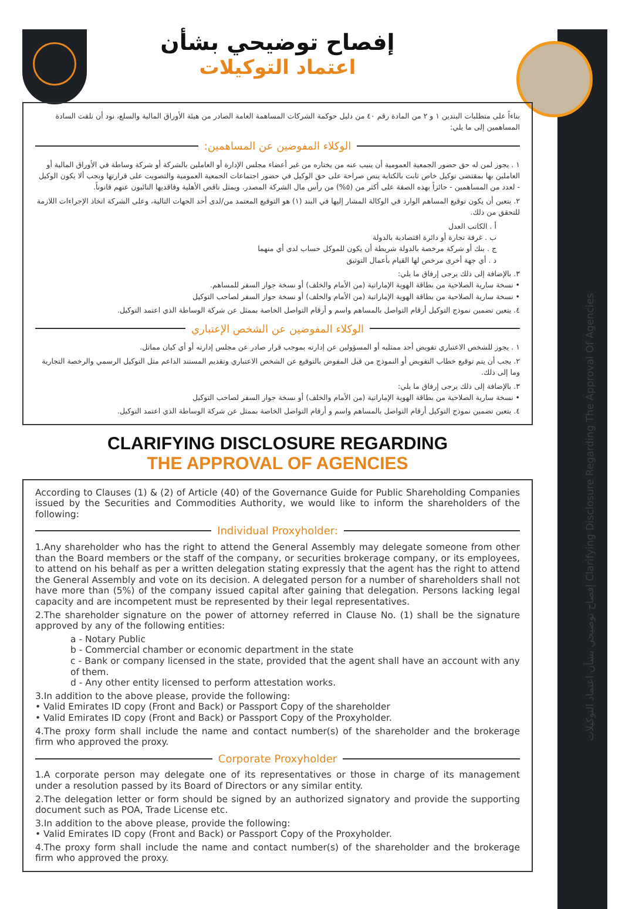إفصاح توضيحي بشأن اعتماد التوكيلات Clarifying Disclosure Regarding The Approval Of Agencies
إفصاح توضيحي بشأن
اعتماد التوكيلات
بناءاً على متطلبات البندين ١ و ٢ من المادة رقم ٤٠ من دليل حوكمة الشركات المساهمة العامة الصادر من هيئة الأوراق المالية والسلع، نود أن نلفت السادة المساهمين إلى ما يلي:
الوكلاء المفوضين عن المساهمين:
١ . يجوز لمن له حق حضور الجمعية العمومية أن ينيب عنه من يختاره من غير أعضاء مجلس الإدارة أو العاملين بالشركة أو شركة وساطة في الأوراق المالية أو العاملين بها بمقتضى توكيل خاص ثابت بالكتابة ينص صراحة على حق الوكيل في حضور اجتماعات الجمعية العمومية والتصويت على قرارتها ويجب ألا يكون الوكيل - لعدد من المساهمين - حائزاً بهذه الصفة على أكثر من (٥%) من رأس مال الشركة المصدر. ويمثل ناقص الأهلية وفاقديها النائبون عنهم قانوناً.
٢. يتعين أن يكون توقيع المساهم الوارد في الوكالة المشار إليها في البند (١) هو التوقيع المعتمد من/لدى أحد الجهات التالية، وعلى الشركة اتخاذ الإجراءات اللازمة للتحقق من ذلك.
أ . الكاتب العدل
ب . غرفة تجارة أو دائرة اقتصادية بالدولة
ج . بنك أو شركة مرخصة بالدولة شريطة أن يكون للموكل حساب لدى أي منهما
د . أي جهة أخرى مرخص لها القيام بأعمال التوثيق
٣. بالإضافة إلى ذلك يرجى إرفاق ما يلي:
• نسخة سارية الصلاحية من بطاقة الهوية الإماراتية (من الأمام والخلف) أو نسخة جواز السفر للمساهم.
• نسخة سارية الصلاحية من بطاقة الهوية الإماراتية (من الأمام والخلف) أو نسخة جواز السفر لصاحب التوكيل
٤. يتعين تضمين نموذج التوكيل أرقام التواصل بالمساهم واسم و أرقام التواصل الخاصة بممثل عن شركة الوساطة الذي اعتمد التوكيل.
الوكلاء المفوضين عن الشخص الإعتباري
١ . يجوز للشخص الاعتباري تفويض أحد ممثليه أو المسؤولين عن إدارته بموجب قرار صادر عن مجلس إدارته أو أي كيان مماثل.
٢. يجب أن يتم توقيع خطاب التفويض أو النموذج من قبل المفوض بالتوقيع عن الشخص الاعتباري وتقديم المستند الداعم مثل التوكيل الرسمي والرخصة التجارية وما إلى ذلك.
٣. بالإضافة إلى ذلك يرجى إرفاق ما يلي:
• نسخة سارية الصلاحية من بطاقة الهوية الإماراتية (من الأمام والخلف) أو نسخة جواز السفر لصاحب التوكيل
٤. يتعين تضمين نموذج التوكيل أرقام التواصل بالمساهم واسم و أرقام التواصل الخاصة بممثل عن شركة الوساطة الذي اعتمد التوكيل.
CLARIFYING DISCLOSURE REGARDING
THE APPROVAL OF AGENCIES
According to Clauses (1) & (2) of Article (40) of the Governance Guide for Public Shareholding Companies issued by the Securities and Commodities Authority, we would like to inform the shareholders of the following:
Individual Proxyholder:
1.Any shareholder who has the right to attend the General Assembly may delegate someone from other than the Board members or the staff of the company, or securities brokerage company, or its employees, to attend on his behalf as per a written delegation stating expressly that the agent has the right to attend the General Assembly and vote on its decision. A delegated person for a number of shareholders shall not have more than (5%) of the company issued capital after gaining that delegation. Persons lacking legal capacity and are incompetent must be represented by their legal representatives.
2.The shareholder signature on the power of attorney referred in Clause No. (1) shall be the signature approved by any of the following entities:
a - Notary Public
b - Commercial chamber or economic department in the state
c - Bank or company licensed in the state, provided that the agent shall have an account with any of them.
d - Any other entity licensed to perform attestation works.
3.In addition to the above please, provide the following:
• Valid Emirates ID copy (Front and Back) or Passport Copy of the shareholder
• Valid Emirates ID copy (Front and Back) or Passport Copy of the Proxyholder.
4.The proxy form shall include the name and contact number(s) of the shareholder and the brokerage firm who approved the proxy.
Corporate Proxyholder
1.A corporate person may delegate one of its representatives or those in charge of its management under a resolution passed by its Board of Directors or any similar entity.
2.The delegation letter or form should be signed by an authorized signatory and provide the supporting document such as POA, Trade License etc.
3.In addition to the above please, provide the following:
• Valid Emirates ID copy (Front and Back) or Passport Copy of the Proxyholder.
4.The proxy form shall include the name and contact number(s) of the shareholder and the brokerage firm who approved the proxy.